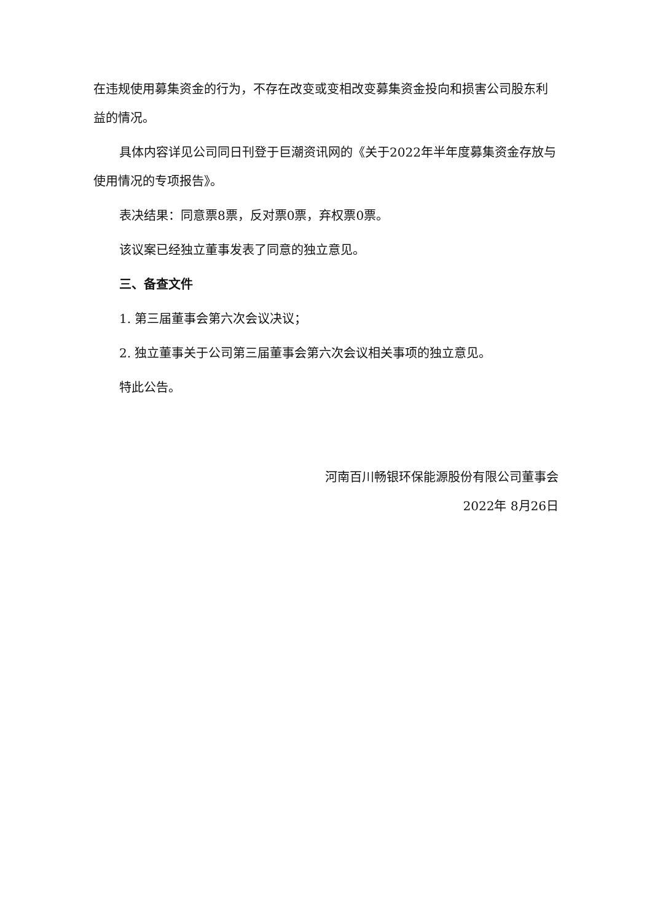在违规使用募集资金的行为，不存在改变或变相改变募集资金投向和损害公司股东利益的情况。
具体内容详见公司同日刊登于巨潮资讯网的《关于2022年半年度募集资金存放与使用情况的专项报告》。
表决结果：同意票8票，反对票0票，弃权票0票。
该议案已经独立董事发表了同意的独立意见。
三、备查文件
1. 第三届董事会第六次会议决议；
2. 独立董事关于公司第三届董事会第六次会议相关事项的独立意见。
特此公告。
河南百川畅银环保能源股份有限公司董事会
2022年 8月26日